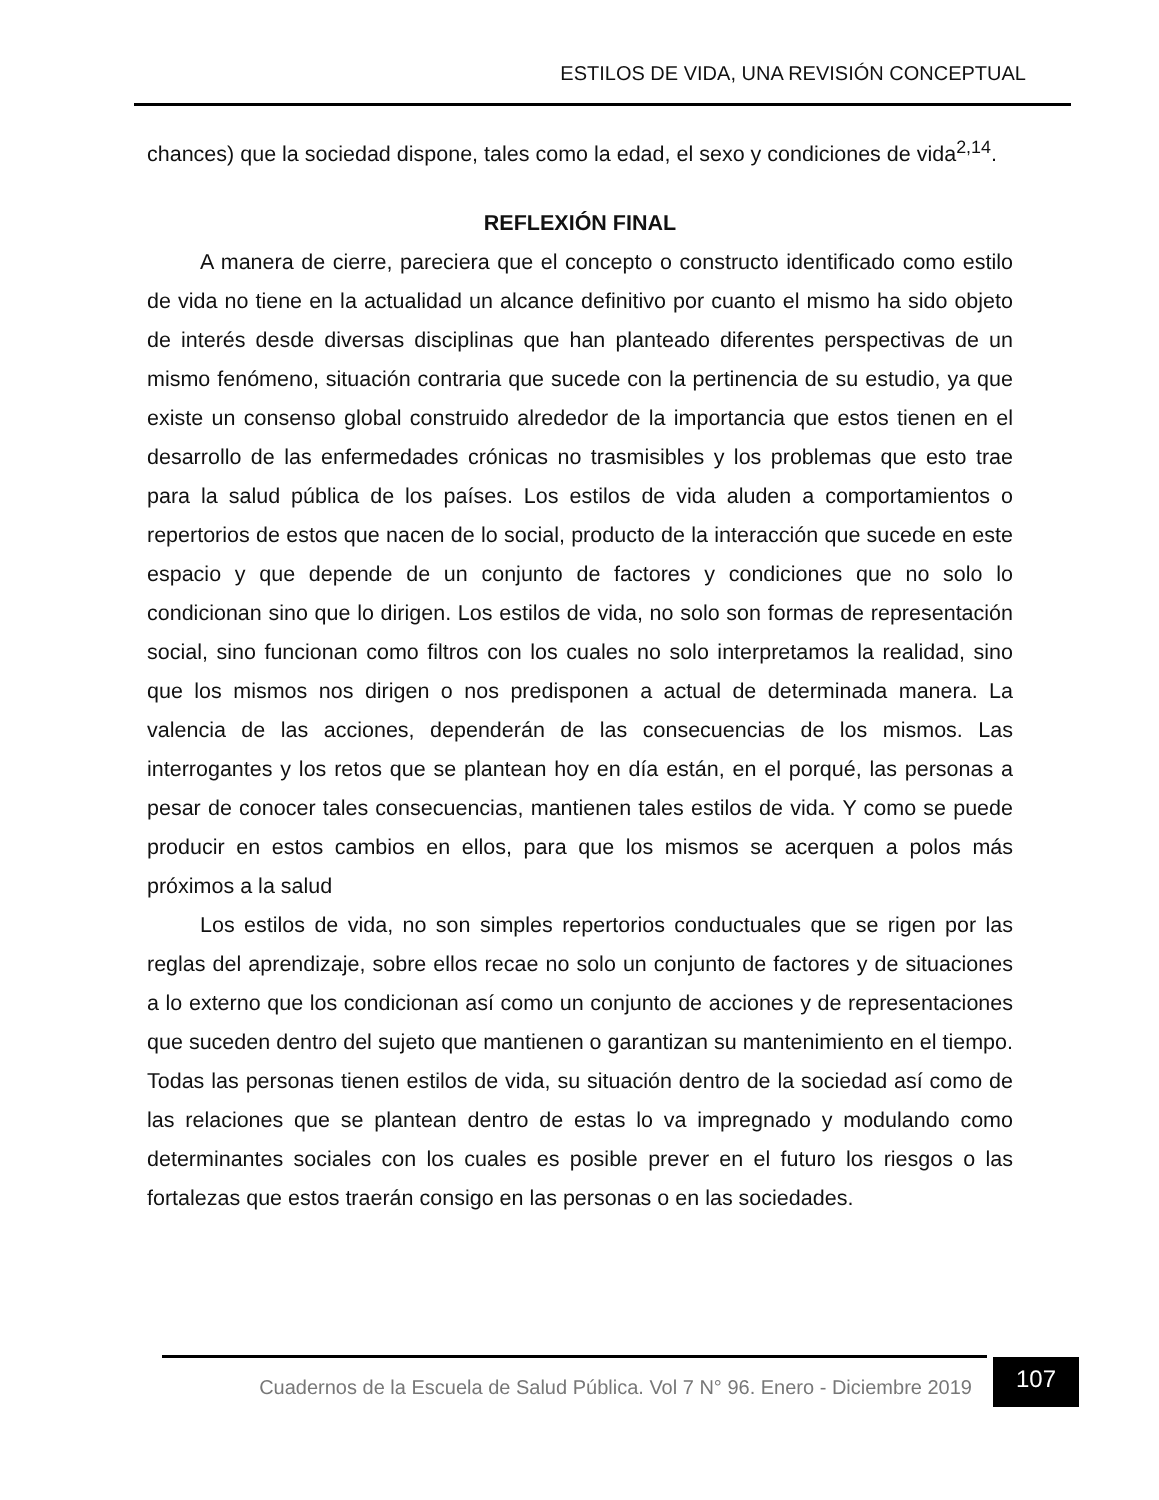ESTILOS DE VIDA, UNA REVISIÓN CONCEPTUAL
chances) que la sociedad dispone, tales como la edad, el sexo y condiciones de vida<sup>2,14</sup>.
REFLEXIÓN FINAL
A manera de cierre, pareciera que el concepto o constructo identificado como estilo de vida no tiene en la actualidad un alcance definitivo por cuanto el mismo ha sido objeto de interés desde diversas disciplinas que han planteado diferentes perspectivas de un mismo fenómeno, situación contraria que sucede con la pertinencia de su estudio, ya que existe un consenso global construido alrededor de la importancia que estos tienen en el desarrollo de las enfermedades crónicas no trasmisibles y los problemas que esto trae para la salud pública de los países. Los estilos de vida aluden a comportamientos o repertorios de estos que nacen de lo social, producto de la interacción que sucede en este espacio y que depende de un conjunto de factores y condiciones que no solo lo condicionan sino que lo dirigen. Los estilos de vida, no solo son formas de representación social, sino funcionan como filtros con los cuales no solo interpretamos la realidad, sino que los mismos nos dirigen o nos predisponen a actual de determinada manera. La valencia de las acciones, dependerán de las consecuencias de los mismos. Las interrogantes y los retos que se plantean hoy en día están, en el porqué, las personas a pesar de conocer tales consecuencias, mantienen tales estilos de vida. Y como se puede producir en estos cambios en ellos, para que los mismos se acerquen a polos más próximos a la salud
Los estilos de vida, no son simples repertorios conductuales que se rigen por las reglas del aprendizaje, sobre ellos recae no solo un conjunto de factores y de situaciones a lo externo que los condicionan así como un conjunto de acciones y de representaciones que suceden dentro del sujeto que mantienen o garantizan su mantenimiento en el tiempo. Todas las personas tienen estilos de vida, su situación dentro de la sociedad así como de las relaciones que se plantean dentro de estas lo va impregnado y modulando como determinantes sociales con los cuales es posible prever en el futuro los riesgos o las fortalezas que estos traerán consigo en las personas o en las sociedades.
Cuadernos de la Escuela de Salud Pública. Vol 7 N° 96. Enero - Diciembre 2019
107